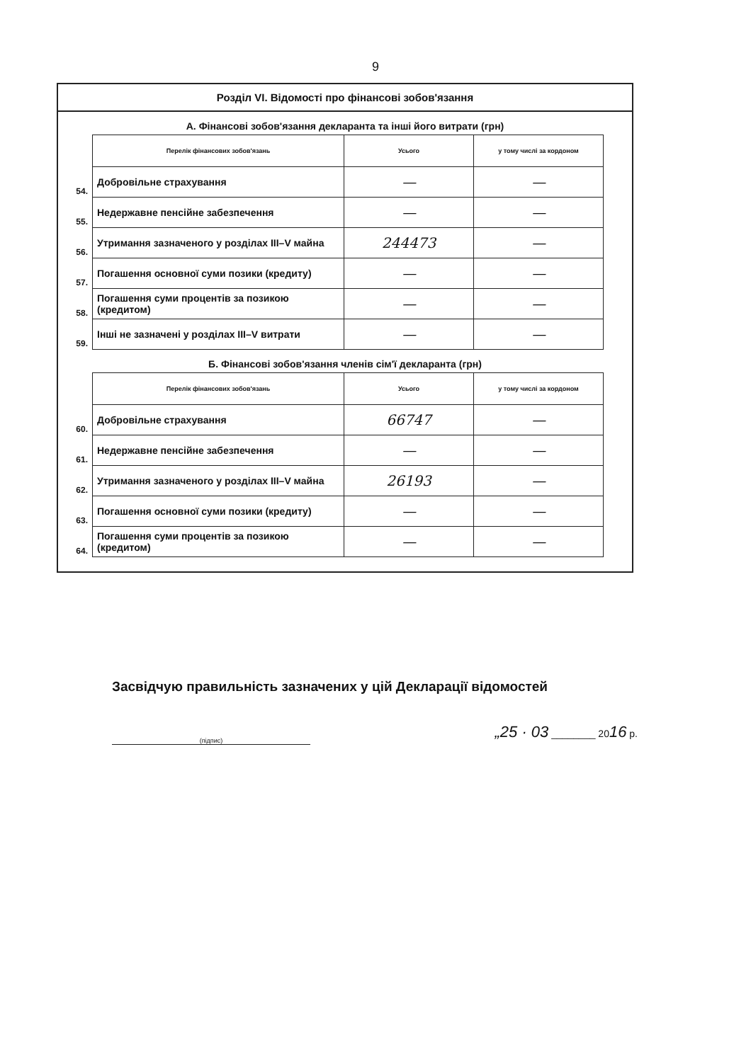9
Розділ VI. Відомості про фінансові зобов'язання
А. Фінансові зобов'язання декларанта та інші його витрати (грн)
| | Перелік фінансових зобов'язань | Усього | у тому числі за кордоном |
| 54. | Добровільне страхування | — | — |
| 55. | Недержавне пенсійне забезпечення | — | — |
| 56. | Утримання зазначеного у розділах III–V майна | 244473 | — |
| 57. | Погашення основної суми позики (кредиту) | — | — |
| 58. | Погашення суми процентів за позикою (кредитом) | — | — |
| 59. | Інші не зазначені у розділах III–V витрати | — | — |
Б. Фінансові зобов'язання членів сім'ї декларанта (грн)
| | Перелік фінансових зобов'язань | Усього | у тому числі за кордоном |
| 60. | Добровільне страхування | 66747 | — |
| 61. | Недержавне пенсійне забезпечення | — | — |
| 62. | Утримання зазначеного у розділах III–V майна | 26193 | — |
| 63. | Погашення основної суми позики (кредиту) | — | — |
| 64. | Погашення суми процентів за позикою (кредитом) | — | — |
Засвідчую правильність зазначених у цій Декларації відомостей
(підпис)
„25 · 03 ________ 2016 р.